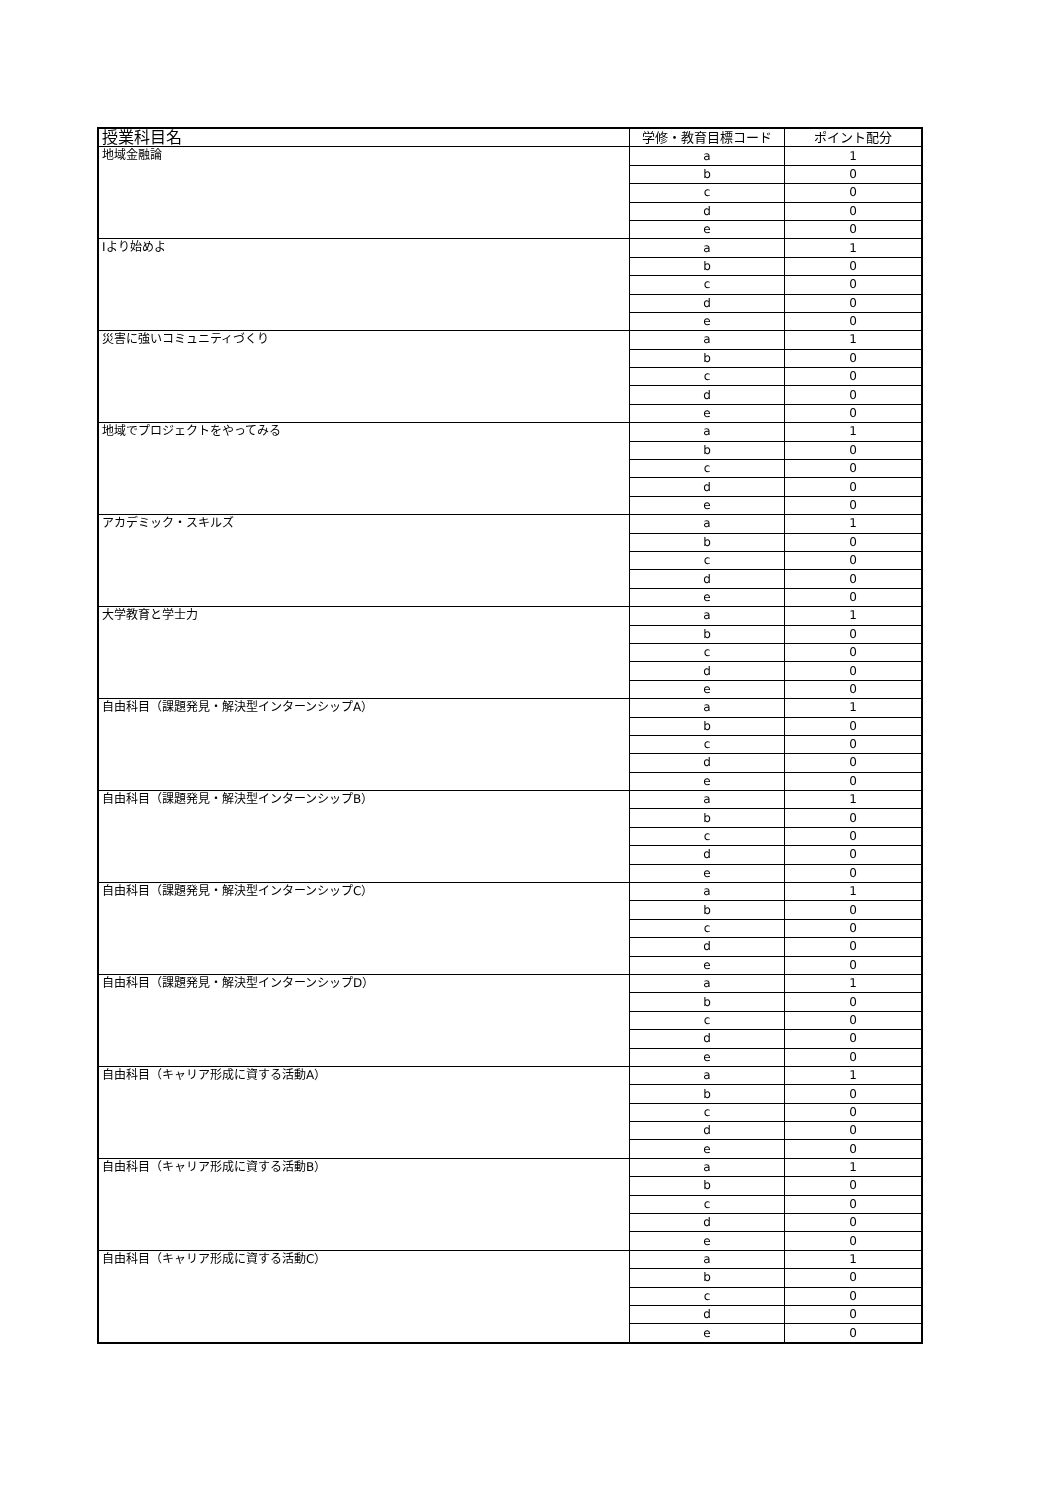| 授業科目名 | 学修・教育目標コード | ポイント配分 |
| --- | --- | --- |
| 地域金融論 | a | 1 |
| | b | 0 |
| | c | 0 |
| | d | 0 |
| | e | 0 |
| Iより始めよ | a | 1 |
| | b | 0 |
| | c | 0 |
| | d | 0 |
| | e | 0 |
| 災害に強いコミュニティづくり | a | 1 |
| | b | 0 |
| | c | 0 |
| | d | 0 |
| | e | 0 |
| 地域でプロジェクトをやってみる | a | 1 |
| | b | 0 |
| | c | 0 |
| | d | 0 |
| | e | 0 |
| アカデミック・スキルズ | a | 1 |
| | b | 0 |
| | c | 0 |
| | d | 0 |
| | e | 0 |
| 大学教育と学士力 | a | 1 |
| | b | 0 |
| | c | 0 |
| | d | 0 |
| | e | 0 |
| 自由科目（課題発見・解決型インターンシップA） | a | 1 |
| | b | 0 |
| | c | 0 |
| | d | 0 |
| | e | 0 |
| 自由科目（課題発見・解決型インターンシップB） | a | 1 |
| | b | 0 |
| | c | 0 |
| | d | 0 |
| | e | 0 |
| 自由科目（課題発見・解決型インターンシップC） | a | 1 |
| | b | 0 |
| | c | 0 |
| | d | 0 |
| | e | 0 |
| 自由科目（課題発見・解決型インターンシップD） | a | 1 |
| | b | 0 |
| | c | 0 |
| | d | 0 |
| | e | 0 |
| 自由科目（キャリア形成に資する活動A） | a | 1 |
| | b | 0 |
| | c | 0 |
| | d | 0 |
| | e | 0 |
| 自由科目（キャリア形成に資する活動B） | a | 1 |
| | b | 0 |
| | c | 0 |
| | d | 0 |
| | e | 0 |
| 自由科目（キャリア形成に資する活動C） | a | 1 |
| | b | 0 |
| | c | 0 |
| | d | 0 |
| | e | 0 |